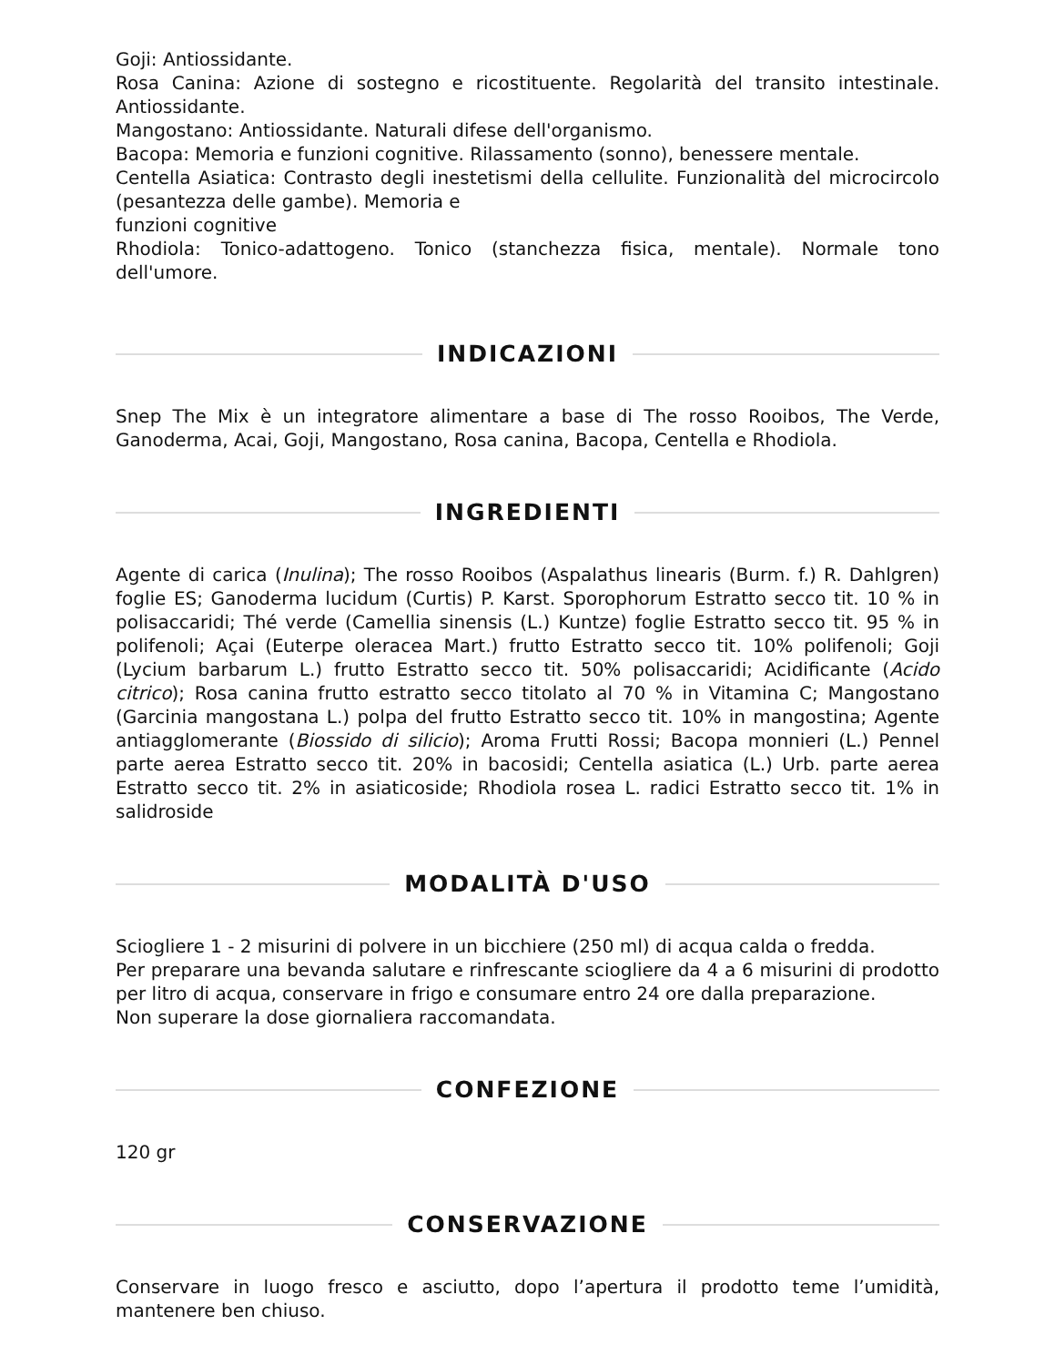Goji: Antiossidante.
Rosa Canina: Azione di sostegno e ricostituente. Regolarità del transito intestinale. Antiossidante.
Mangostano: Antiossidante. Naturali difese dell'organismo.
Bacopa: Memoria e funzioni cognitive. Rilassamento (sonno), benessere mentale.
Centella Asiatica: Contrasto degli inestetismi della cellulite. Funzionalità del microcircolo (pesantezza delle gambe). Memoria e
funzioni cognitive
Rhodiola: Tonico-adattogeno. Tonico (stanchezza fisica, mentale). Normale tono dell'umore.
INDICAZIONI
Snep The Mix è un integratore alimentare a base di The rosso Rooibos, The Verde, Ganoderma, Acai, Goji, Mangostano, Rosa canina, Bacopa, Centella e Rhodiola.
INGREDIENTI
Agente di carica (Inulina); The rosso Rooibos (Aspalathus linearis (Burm. f.) R. Dahlgren) foglie ES; Ganoderma lucidum (Curtis) P. Karst. Sporophorum Estratto secco tit. 10 % in polisaccaridi; Thé verde (Camellia sinensis (L.) Kuntze) foglie Estratto secco tit. 95 % in polifenoli; Açai (Euterpe oleracea Mart.) frutto Estratto secco tit. 10% polifenoli; Goji (Lycium barbarum L.) frutto Estratto secco tit. 50% polisaccaridi; Acidificante (Acido citrico); Rosa canina frutto estratto secco titolato al 70 % in Vitamina C; Mangostano (Garcinia mangostana L.) polpa del frutto Estratto secco tit. 10% in mangostina; Agente antiagglomerante (Biossido di silicio); Aroma Frutti Rossi; Bacopa monnieri (L.) Pennel parte aerea Estratto secco tit. 20% in bacosidi; Centella asiatica (L.) Urb. parte aerea Estratto secco tit. 2% in asiaticoside; Rhodiola rosea L. radici Estratto secco tit. 1% in salidroside
MODALITÀ D'USO
Sciogliere 1 - 2 misurini di polvere in un bicchiere (250 ml) di acqua calda o fredda.
Per preparare una bevanda salutare e rinfrescante sciogliere da 4 a 6 misurini di prodotto per litro di acqua, conservare in frigo e consumare entro 24 ore dalla preparazione.
Non superare la dose giornaliera raccomandata.
CONFEZIONE
120 gr
CONSERVAZIONE
Conservare in luogo fresco e asciutto, dopo l’apertura il prodotto teme l’umidità, mantenere ben chiuso.